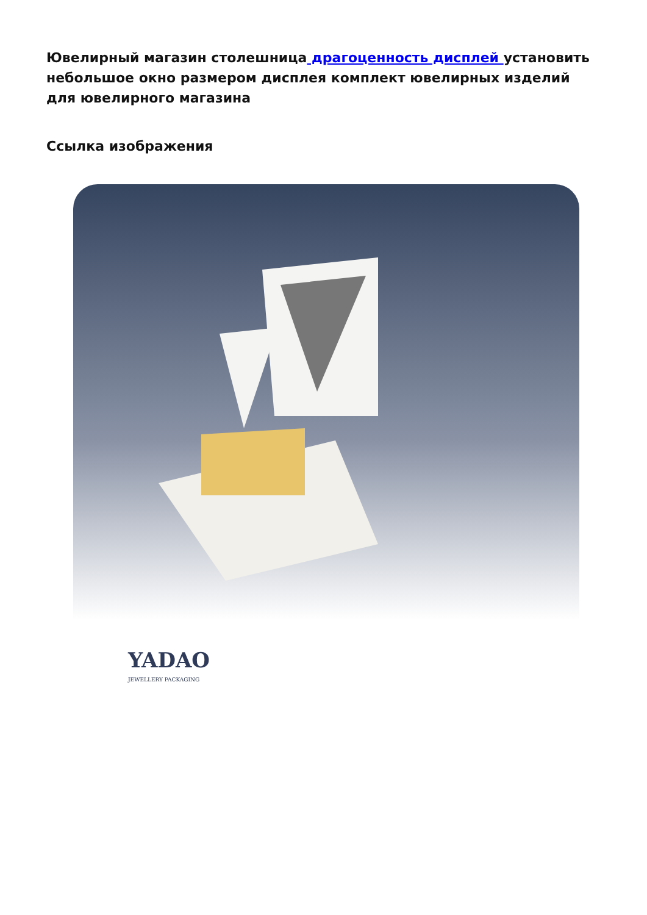Ювелирный магазин столешница драгоценность дисплей установить небольшое окно размером дисплея комплект ювелирных изделий для ювелирного магазина
Ссылка изображения
YADAO
JEWELLERY PACKAGING